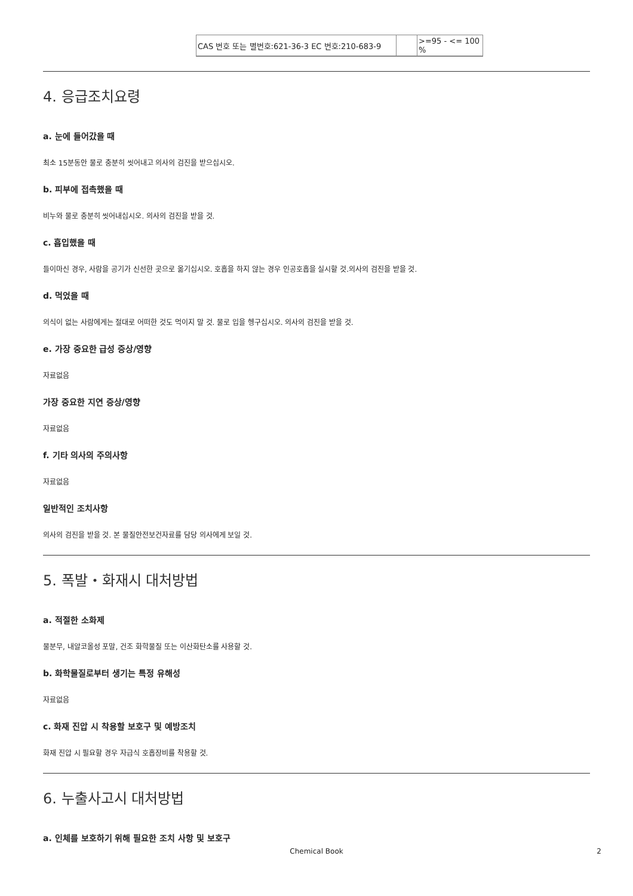| CAS 번호 또는 별번호:621-36-3 EC 번호:210-683-9 | | >=95 - <= 100 % |
4. 응급조치요령
a. 눈에 들어갔을 때
최소 15분동안 물로 충분히 씻어내고 의사의 검진을 받으십시오.
b. 피부에 접촉했을 때
비누와 물로 충분히 씻어내십시오. 의사의 검진을 받을 것.
c. 흡입했을 때
들이마신 경우, 사람을 공기가 신선한 곳으로 옮기십시오. 호흡을 하지 않는 경우 인공호흡을 실시할 것.의사의 검진을 받을 것.
d. 먹었을 때
의식이 없는 사람에게는 절대로 어떠한 것도 먹이지 말 것. 물로 입을 헹구십시오. 의사의 검진을 받을 것.
e. 가장 중요한 급성 증상/영향
자료없음
가장 중요한 지연 증상/영향
자료없음
f. 기타 의사의 주의사항
자료없음
일반적인 조치사항
의사의 검진을 받을 것. 본 물질안전보건자료를 담당 의사에게 보일 것.
5. 폭발・화재시 대처방법
a. 적절한 소화제
물분무, 내알코올성 포말, 건조 화학물질 또는 이산화탄소를 사용할 것.
b. 화학물질로부터 생기는 특정 유해성
자료없음
c. 화재 진압 시 착용할 보호구 및 예방조치
화재 진압 시 필요할 경우 자급식 호흡장비를 착용할 것.
6. 누출사고시 대처방법
a. 인체를 보호하기 위해 필요한 조치 사항 및 보호구
Chemical Book 2